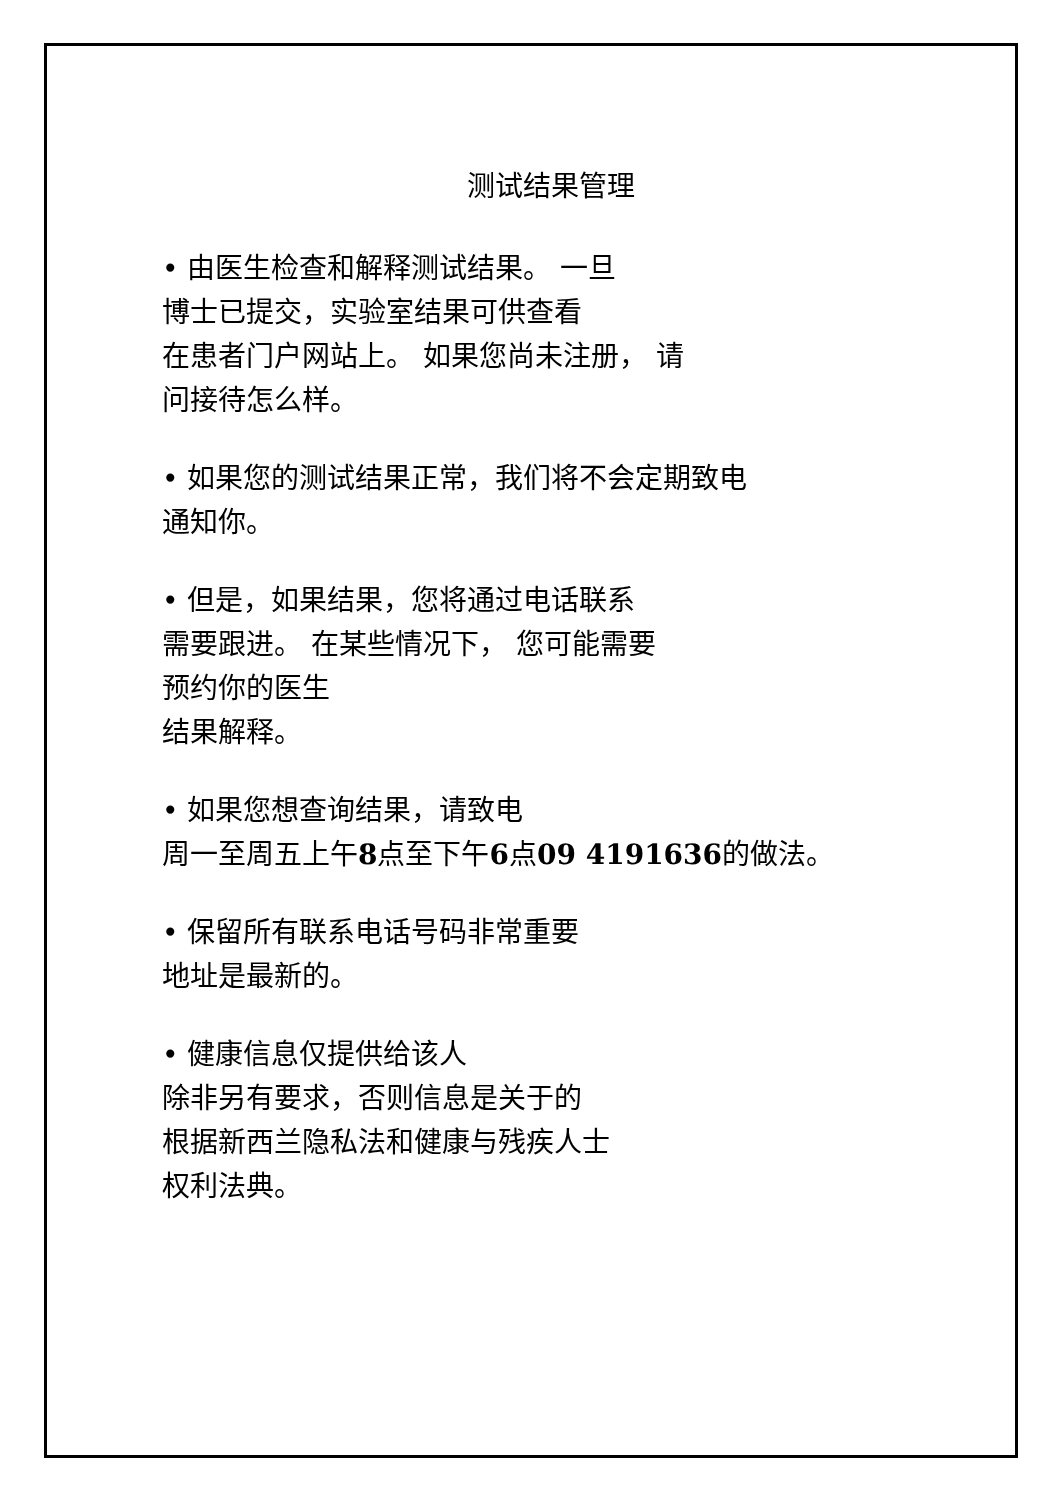测试结果管理
• 由医生检查和解释测试结果。 一旦
博士已提交，实验室结果可供查看
在患者门户网站上。 如果您尚未注册， 请
问接待怎么样。
• 如果您的测试结果正常，我们将不会定期致电
通知你。
• 但是，如果结果，您将通过电话联系
需要跟进。 在某些情况下， 您可能需要
预约你的医生
结果解释。
• 如果您想查询结果，请致电
周一至周五上午8点至下午6点09 4191636的做法。
• 保留所有联系电话号码非常重要
地址是最新的。
• 健康信息仅提供给该人
除非另有要求，否则信息是关于的
根据新西兰隐私法和健康与残疾人士
权利法典。